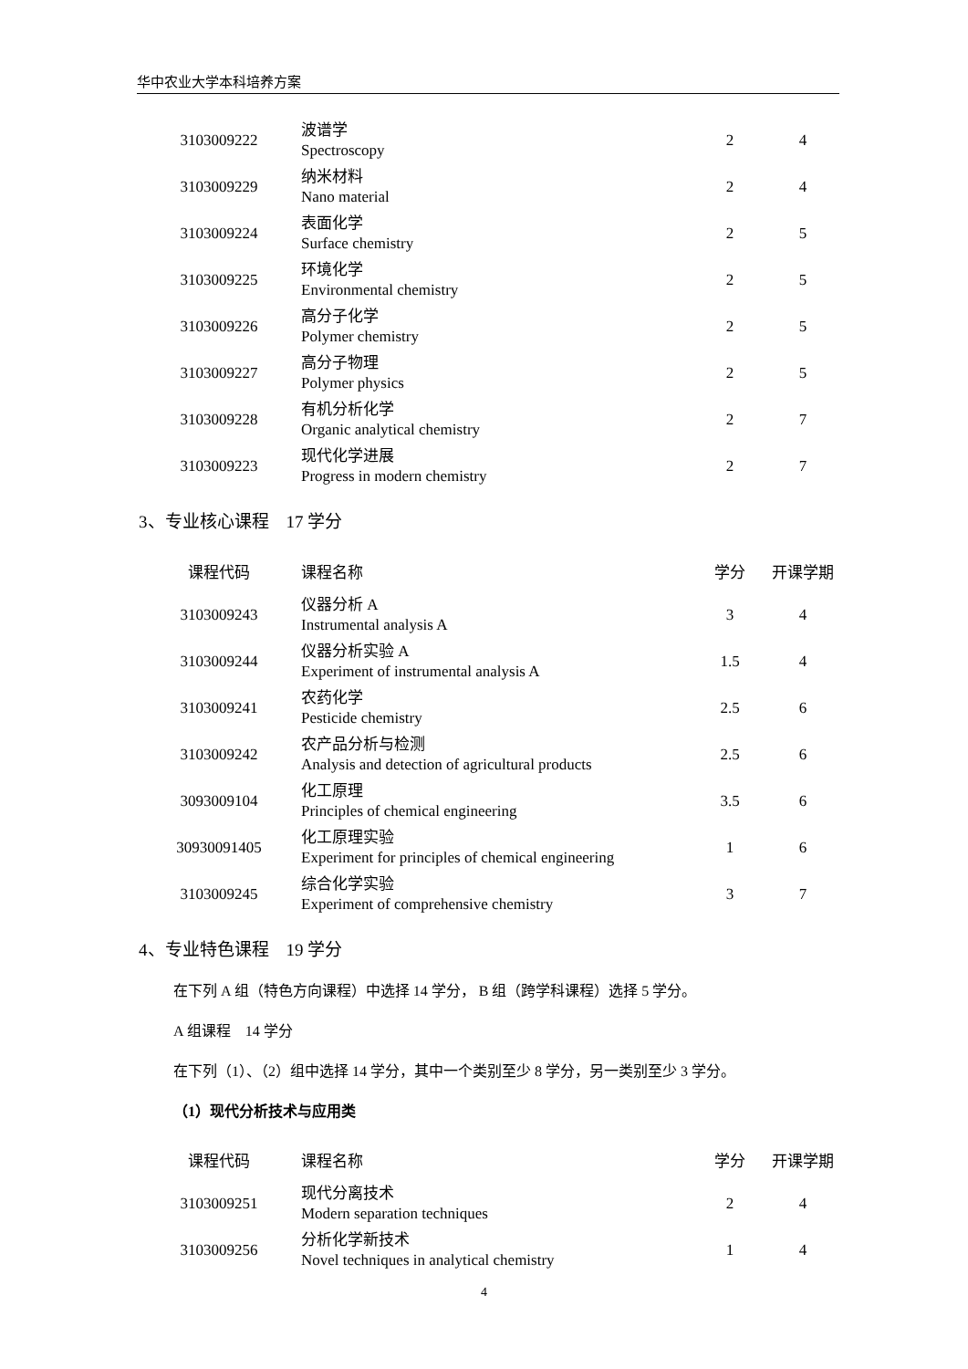华中农业大学本科培养方案
| 3103009222 | 波谱学 Spectroscopy | 2 | 4 |
| 3103009229 | 纳米材料 Nano material | 2 | 4 |
| 3103009224 | 表面化学 Surface chemistry | 2 | 5 |
| 3103009225 | 环境化学 Environmental chemistry | 2 | 5 |
| 3103009226 | 高分子化学 Polymer chemistry | 2 | 5 |
| 3103009227 | 高分子物理 Polymer physics | 2 | 5 |
| 3103009228 | 有机分析化学 Organic analytical chemistry | 2 | 7 |
| 3103009223 | 现代化学进展 Progress in modern chemistry | 2 | 7 |
3、专业核心课程　17 学分
| 课程代码 | 课程名称 | 学分 | 开课学期 |
| --- | --- | --- | --- |
| 3103009243 | 仪器分析 A Instrumental analysis A | 3 | 4 |
| 3103009244 | 仪器分析实验 A Experiment of instrumental analysis A | 1.5 | 4 |
| 3103009241 | 农药化学 Pesticide chemistry | 2.5 | 6 |
| 3103009242 | 农产品分析与检测 Analysis and detection of agricultural products | 2.5 | 6 |
| 3093009104 | 化工原理 Principles of chemical engineering | 3.5 | 6 |
| 30930091405 | 化工原理实验 Experiment for principles of chemical engineering | 1 | 6 |
| 3103009245 | 综合化学实验 Experiment of comprehensive chemistry | 3 | 7 |
4、专业特色课程　19 学分
在下列 A 组（特色方向课程）中选择 14 学分， B 组（跨学科课程）选择 5 学分。
A 组课程　14 学分
在下列（1）、（2）组中选择 14 学分，其中一个类别至少 8 学分，另一类别至少 3 学分。
（1）现代分析技术与应用类
| 课程代码 | 课程名称 | 学分 | 开课学期 |
| --- | --- | --- | --- |
| 3103009251 | 现代分离技术 Modern separation techniques | 2 | 4 |
| 3103009256 | 分析化学新技术 Novel techniques in analytical chemistry | 1 | 4 |
4